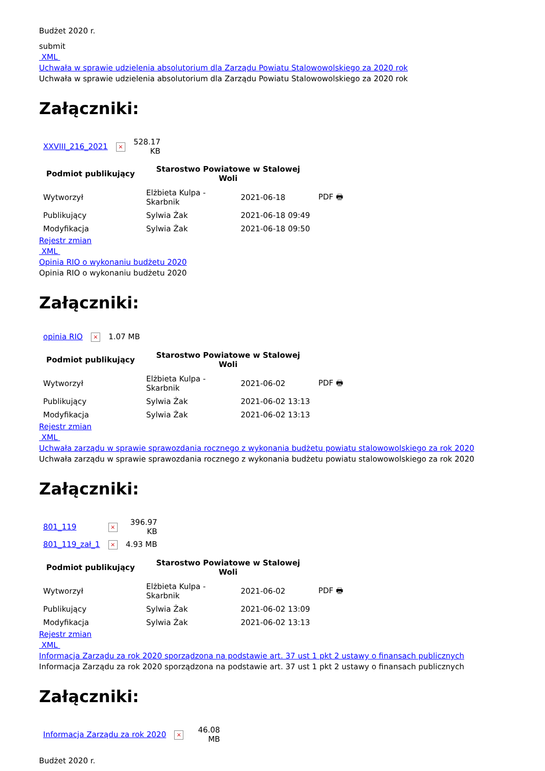Budżet 2020 r.
submit
XML
Uchwała w sprawie udzielenia absolutorium dla Zarządu Powiatu Stalowowolskiego za 2020 rok
Uchwała w sprawie udzielenia absolutorium dla Zarządu Powiatu Stalowowolskiego za 2020 rok
Załączniki:
| XXVIII_216_2021 | × | 528.17 KB |
| Podmiot publikujący | Starostwo Powiatowe w Stalowej Woli | | |
| --- | --- | --- | --- |
| Wytworzył | Elżbieta Kulpa - Skarbnik | 2021-06-18 | PDF 🖶 |
| Publikujący | Sylwia Żak | 2021-06-18 09:49 | |
| Modyfikacja | Sylwia Żak | 2021-06-18 09:50 | |
Rejestr zmian
XML
Opinia RIO o wykonaniu budżetu 2020
Opinia RIO o wykonaniu budżetu 2020
Załączniki:
| opinia RIO | × | 1.07 MB |
| Podmiot publikujący | Starostwo Powiatowe w Stalowej Woli | | |
| --- | --- | --- | --- |
| Wytworzył | Elżbieta Kulpa - Skarbnik | 2021-06-02 | PDF 🖶 |
| Publikujący | Sylwia Żak | 2021-06-02 13:13 | |
| Modyfikacja | Sylwia Żak | 2021-06-02 13:13 | |
Rejestr zmian
XML
Uchwała zarządu w sprawie sprawozdania rocznego z wykonania budżetu powiatu stalowowolskiego za rok 2020
Uchwała zarządu w sprawie sprawozdania rocznego z wykonania budżetu powiatu stalowowolskiego za rok 2020
Załączniki:
| 801_119 | × | 396.97 KB |
| 801_119_zał_1 | × | 4.93 MB |
| Podmiot publikujący | Starostwo Powiatowe w Stalowej Woli | | |
| --- | --- | --- | --- |
| Wytworzył | Elżbieta Kulpa - Skarbnik | 2021-06-02 | PDF 🖶 |
| Publikujący | Sylwia Żak | 2021-06-02 13:09 | |
| Modyfikacja | Sylwia Żak | 2021-06-02 13:13 | |
Rejestr zmian
XML
Informacja Zarządu za rok 2020 sporządzona na podstawie art. 37 ust 1 pkt 2 ustawy o finansach publicznych
Informacja Zarządu za rok 2020 sporządzona na podstawie art. 37 ust 1 pkt 2 ustawy o finansach publicznych
Załączniki:
| Informacja Zarządu za rok 2020 | × | 46.08 MB |
Budżet 2020 r.